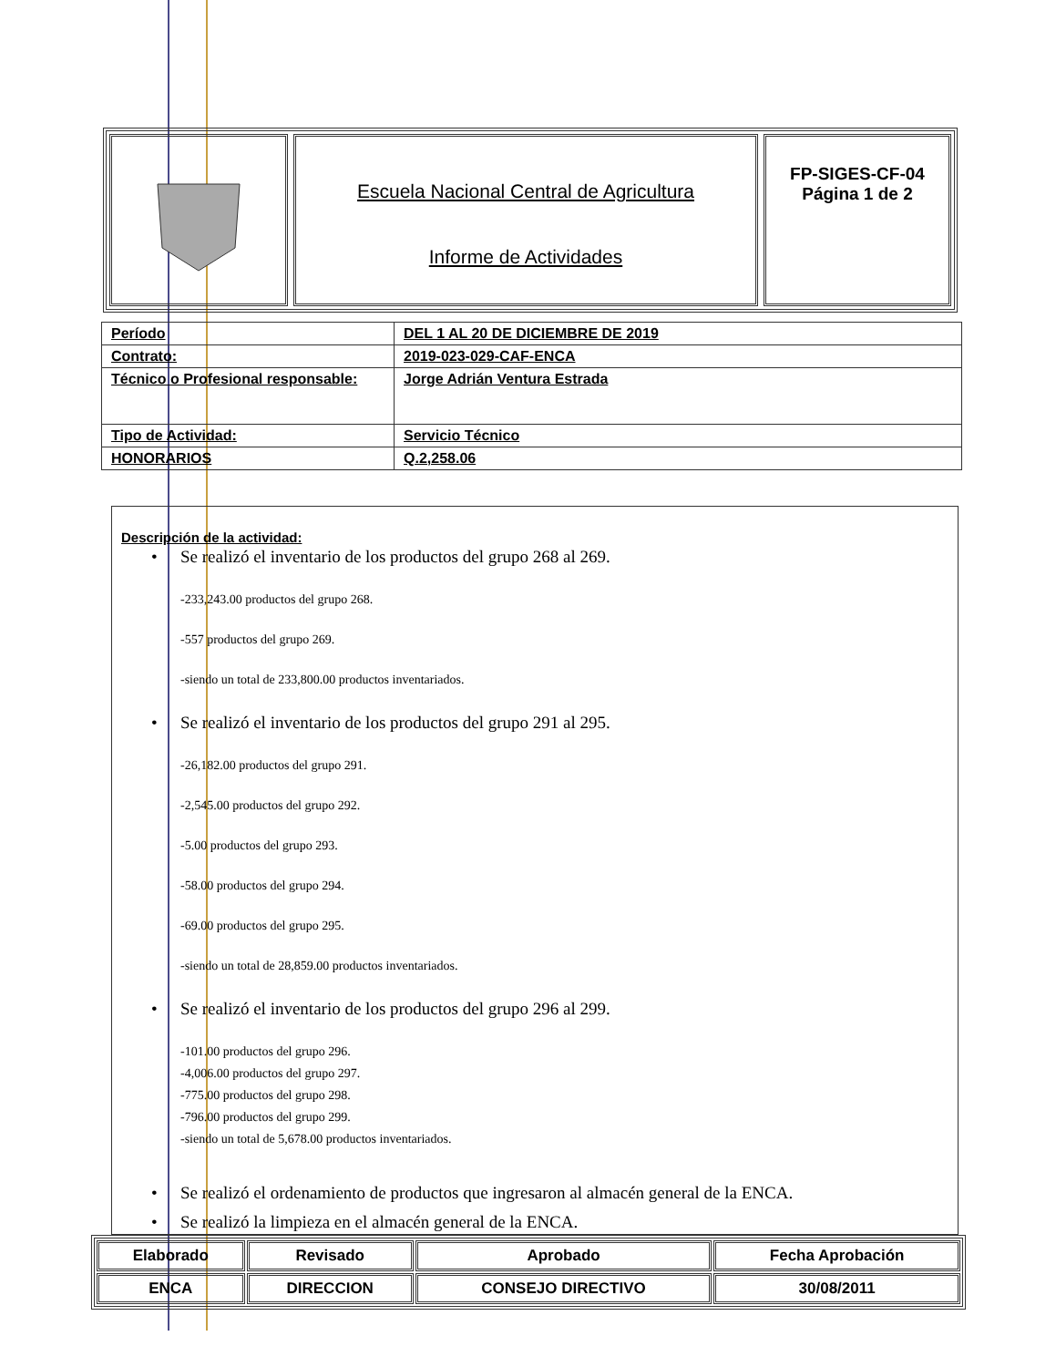Escuela Nacional Central de Agricultura
Informe de Actividades
FP-SIGES-CF-04
Página 1 de 2
| Período | DEL 1 AL 20 DE DICIEMBRE DE 2019 |
| Contrato: | 2019-023-029-CAF-ENCA |
| Técnico o Profesional responsable: | Jorge Adrián Ventura Estrada |
| Tipo de Actividad: | Servicio Técnico |
| HONORARIOS | Q.2,258.06 |
Descripción de la actividad:
• Se realizó el inventario de los productos del grupo 268 al 269.
-233,243.00 productos del grupo 268.
-557 productos del grupo 269.
-siendo un total de 233,800.00 productos inventariados.
• Se realizó el inventario de los productos del grupo 291 al 295.
-26,182.00 productos del grupo 291.
-2,545.00 productos del grupo 292.
-5.00 productos del grupo 293.
-58.00 productos del grupo 294.
-69.00 productos del grupo 295.
-siendo un total de 28,859.00 productos inventariados.
• Se realizó el inventario de los productos del grupo 296 al 299.
-101.00 productos del grupo 296.
-4,006.00 productos del grupo 297.
-775.00 productos del grupo 298.
-796.00 productos del grupo 299.
-siendo un total de 5,678.00 productos inventariados.
• Se realizó el ordenamiento de productos que ingresaron al almacén general de la ENCA.
• Se realizó la limpieza en el almacén general de la ENCA.
| Elaborado | Revisado | Aprobado | Fecha Aprobación |
| ENCA | DIRECCION | CONSEJO DIRECTIVO | 30/08/2011 |